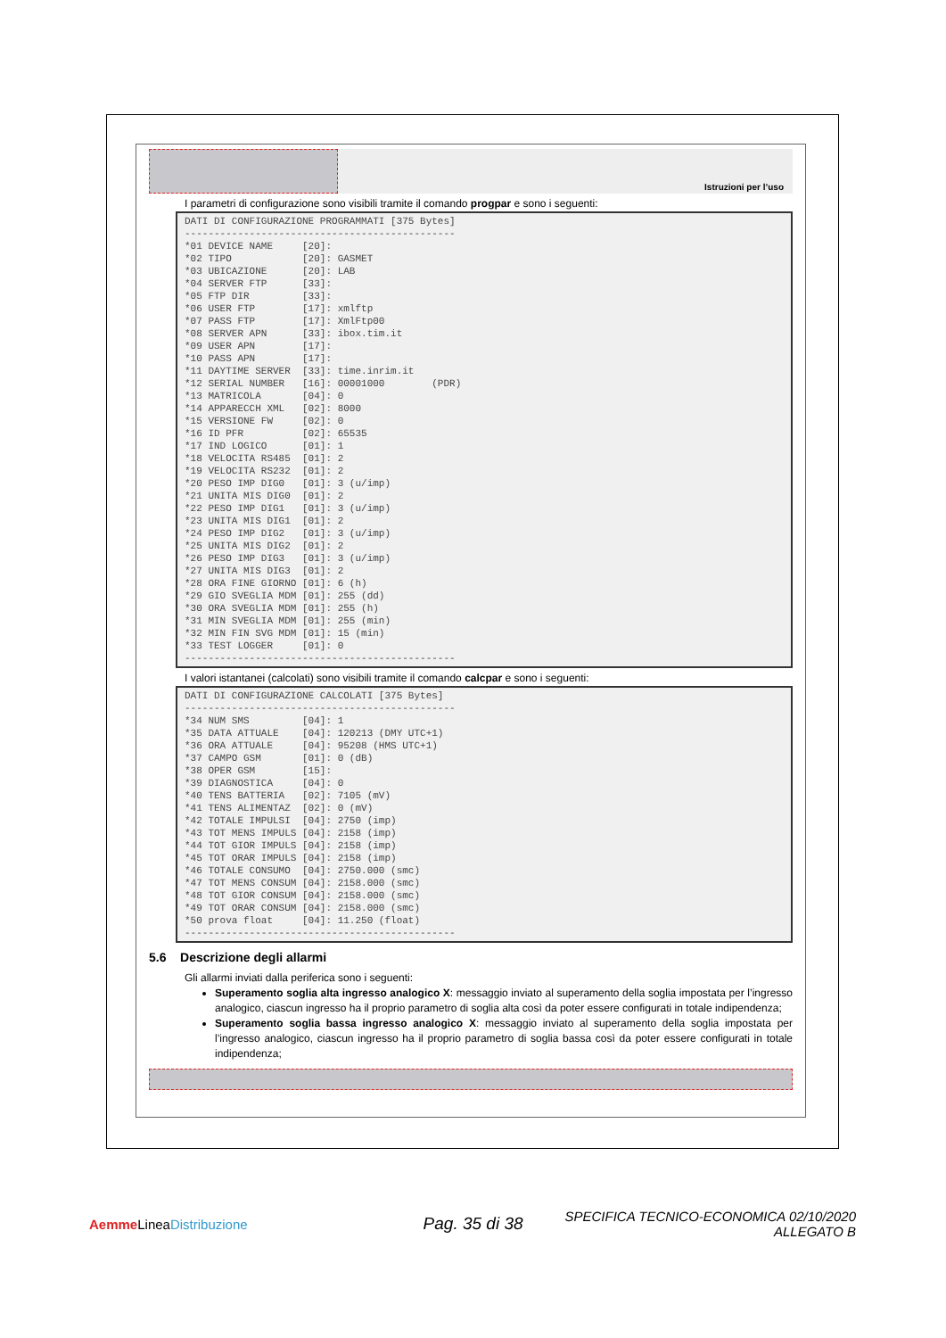Istruzioni per l’uso
I parametri di configurazione sono visibili tramite il comando progpar e sono i seguenti:
DATI DI CONFIGURAZIONE PROGRAMMATI [375 Bytes]
----------------------------------------------
*01 DEVICE NAME     [20]:
*02 TIPO            [20]: GASMET
*03 UBICAZIONE      [20]: LAB
*04 SERVER FTP      [33]:
*05 FTP DIR         [33]:
*06 USER FTP        [17]: xmlftp
*07 PASS FTP        [17]: XmlFtp00
*08 SERVER APN      [33]: ibox.tim.it
*09 USER APN        [17]:
*10 PASS APN        [17]:
*11 DAYTIME SERVER  [33]: time.inrim.it
*12 SERIAL NUMBER   [16]: 00001000        (PDR)
*13 MATRICOLA       [04]: 0
*14 APPARECCH XML   [02]: 8000
*15 VERSIONE FW     [02]: 0
*16 ID PFR          [02]: 65535
*17 IND LOGICO      [01]: 1
*18 VELOCITA RS485  [01]: 2
*19 VELOCITA RS232  [01]: 2
*20 PESO IMP DIG0   [01]: 3 (u/imp)
*21 UNITA MIS DIG0  [01]: 2
*22 PESO IMP DIG1   [01]: 3 (u/imp)
*23 UNITA MIS DIG1  [01]: 2
*24 PESO IMP DIG2   [01]: 3 (u/imp)
*25 UNITA MIS DIG2  [01]: 2
*26 PESO IMP DIG3   [01]: 3 (u/imp)
*27 UNITA MIS DIG3  [01]: 2
*28 ORA FINE GIORNO [01]: 6 (h)
*29 GIO SVEGLIA MDM [01]: 255 (dd)
*30 ORA SVEGLIA MDM [01]: 255 (h)
*31 MIN SVEGLIA MDM [01]: 255 (min)
*32 MIN FIN SVG MDM [01]: 15 (min)
*33 TEST LOGGER     [01]: 0
----------------------------------------------
I valori istantanei (calcolati) sono visibili tramite il comando calcpar e sono i seguenti:
DATI DI CONFIGURAZIONE CALCOLATI [375 Bytes]
----------------------------------------------
*34 NUM SMS         [04]: 1
*35 DATA ATTUALE    [04]: 120213 (DMY UTC+1)
*36 ORA ATTUALE     [04]: 95208 (HMS UTC+1)
*37 CAMPO GSM       [01]: 0 (dB)
*38 OPER GSM        [15]:
*39 DIAGNOSTICA     [04]: 0
*40 TENS BATTERIA   [02]: 7105 (mV)
*41 TENS ALIMENTAZ  [02]: 0 (mV)
*42 TOTALE IMPULSI  [04]: 2750 (imp)
*43 TOT MENS IMPULS [04]: 2158 (imp)
*44 TOT GIOR IMPULS [04]: 2158 (imp)
*45 TOT ORAR IMPULS [04]: 2158 (imp)
*46 TOTALE CONSUMO  [04]: 2750.000 (smc)
*47 TOT MENS CONSUM [04]: 2158.000 (smc)
*48 TOT GIOR CONSUM [04]: 2158.000 (smc)
*49 TOT ORAR CONSUM [04]: 2158.000 (smc)
*50 prova float     [04]: 11.250 (float)
----------------------------------------------
5.6 Descrizione degli allarmi
Gli allarmi inviati dalla periferica sono i seguenti:
Superamento soglia alta ingresso analogico X: messaggio inviato al superamento della soglia impostata per l’ingresso analogico, ciascun ingresso ha il proprio parametro di soglia alta così da poter essere configurati in totale indipendenza;
Superamento soglia bassa ingresso analogico X: messaggio inviato al superamento della soglia impostata per l’ingresso analogico, ciascun ingresso ha il proprio parametro di soglia bassa così da poter essere configurati in totale indipendenza;
Aemme LineaDistribuzione
Pag. 35 di 38
SPECIFICA TECNICO-ECONOMICA 02/10/2020
ALLEGATO B